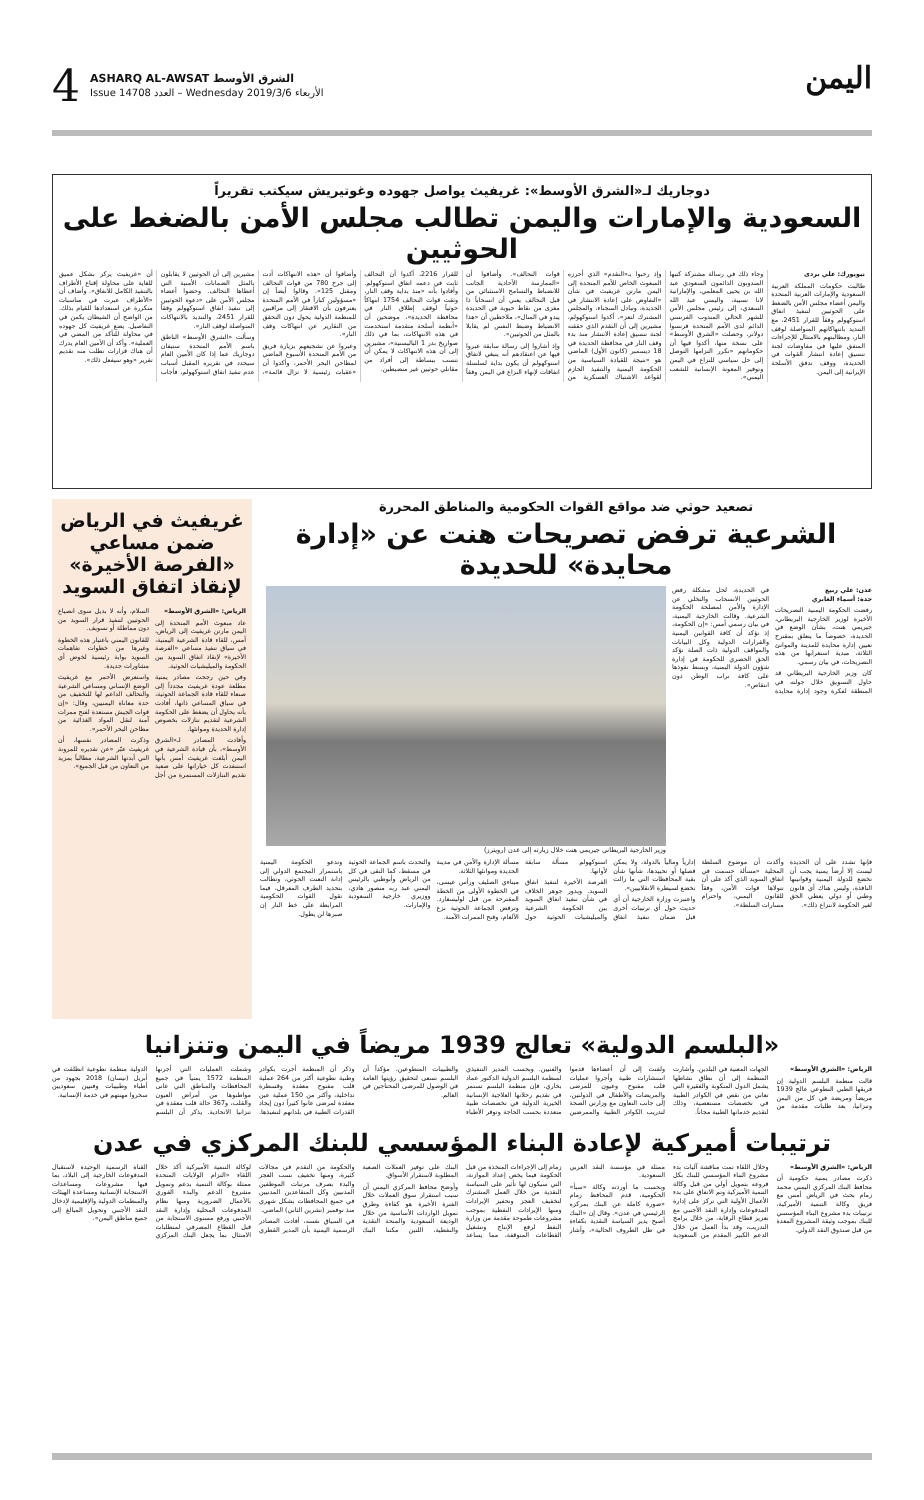اليمن
4
ASHARQ AL-AWSAT الشرق الأوسط
Issue 14708 العدد – Wednesday 2019/3/6 الأربعاء
دوجاريك لـ«الشرق الأوسط»: غريفيث يواصل جهوده وغوتيريش سيكتب تقريراً
السعودية والإمارات واليمن تطالب مجلس الأمن بالضغط على الحوثيين
نيويورك: علي بردى
طالبت حكومات المملكة العربية السعودية والإمارات العربية المتحدة واليمن أعضاء مجلس الأمن بالضغط على الحوثيين لتنفيذ اتفاق استوكهولم وفقاً للقرار 2451، مع التنديد بانتهاكاتهم المتواصلة لوقف النار، ومطالبتهم بالامتثال للإجراءات المتفق عليها في مفاوضات لجنة تنسيق إعادة انتشار القوات في الحديدة، ووقف تدفق الأسلحة الإيرانية إلى اليمن.
وجاء ذلك في رسالة مشتركة كتبها المندوبون الدائمون السعودي عبد الله بن يحيى المعلمي، والإماراتية لانا نسيبة، واليمني عبد الله السعدي، إلى رئيس مجلس الأمن للشهر الحالي المندوب الفرنسي الدائم لدى الأمم المتحدة فرنسوا دولاتر، وحصلت «الشرق الأوسط» على نسخة منها، أكدوا فيها أن حكوماتهم «تكرر التزامها التوصل إلى حل سياسي للنزاع في اليمن وتوفير المعونة الإنسانية للشعب اليمني».
وإذ رحبوا بـ«التقدم» الذي أحرزه المبعوث الخاص للأمم المتحدة إلى اليمن مارتن غريفيث في شأن «التفاوض على إعادة الانتشار في الحديدة، وتبادل السجناء، والمجلس المشترك لتعز»، أكدوا استوكهولم، مشيرين إلى أن التقدم الذي حققته لجنة تنسيق إعادة الانتشار منذ بدء وقف النار في محافظة الحديدة في 18 ديسمبر (كانون الأول) الماضي هو «نتيجة للقيادة السياسية من الحكومة اليمنية والتنفيذ الحازم لقواعد الاشتباك العسكرية من قوات التحالف». وأضافوا أن «الممارسة الأحادية الجانب للانضباط والتسامح الاستثنائي من قبل التحالف يعني أن انسحاباً ذا مغزى من نقاط حيوية في الحديدة يبدو في المنال»، ملاحظين أن «هذا الانضباط وضبط النفس لم يقابلا بالمثل من الحوثيين».
وإذ أشاروا إلى رسالة سابقة عبروا فيها عن اعتقادهم أنه ينبغي لاتفاق استوكهولم أن يكون بداية لسلسلة اتفاقات لإنهاء النزاع في اليمن وفقاً للقرار 2216، أكدوا أن التحالف ثابت في دعمه اتفاق استوكهولم. وأفادوا بأنه «منذ بداية وقف النار، وثقت قوات التحالف 1754 انتهاكاً حوثياً لوقف إطلاق النار في محافظة الحديدة»، موضحين أن «أنظمة أسلحة متقدمة استخدمت في هذه الانتهاكات، بما في ذلك صواريخ بدر 1 الباليستية»، مشيرين إلى أن هذه الانتهاكات لا يمكن أن تنسب ببساطة إلى أفراد من مقاتلي حوثيين غير منضبطين.
وأضافوا أن «هذه الانتهاكات أدت إلى جرح 780 من قوات التحالف ومقتل 125». وقالوا أيضاً إن «مسؤولين كباراً في الأمم المتحدة يعترفون بأن الافتقار إلى مراقبين للمنظمة الدولية يحول دون التحقق من التقارير عن انتهاكات وقف النار».
وعبروا عن تشجيعهم بزيارة فريق من الأمم المتحدة الأسبوع الماضي لمطاحن البحر الأحمر، وأكدوا أن «عقبات رئيسية لا تزال قائمة»، مشيرين إلى أن الحوثيين لا يقابلون بالمثل الضمانات الأمنية التي أعطاها التحالف. وحضوا أعضاء مجلس الأمن على «دعوة الحوثيين إلى تنفيذ اتفاق استوكهولم وفقاً للقرار 2451، والتنديد بالانتهاكات المتواصلة لوقف النار».
وسألت «الشرق الأوسط» الناطق باسم الأمم المتحدة ستيفان دوجاريك عما إذا كان الأمين العام سيحدد في تقريره المقبل أسباب عدم تنفيذ اتفاق استوكهولم، فأجاب أن «غريفيث يركز بشكل عميق للغاية على محاولة إقناع الأطراف بالتنفيذ الكامل للاتفاق». وأضاف أن «الأطراف عبرت في مناسبات متكررة عن استعدادها للقيام بذلك. من الواضح أن الشيطان يكمن في التفاصيل. يضع غريفيث كل جهوده في محاولة للتأكد من المضي في العملية». وأكد أن الأمين العام يدرك أن هناك قرارات تطلب منه تقديم تقرير «وهو سيفعل ذلك».
تصعيد حوثي ضد مواقع القوات الحكومية والمناطق المحررة
الشرعية ترفض تصريحات هنت عن «إدارة محايدة» للحديدة
عدن: علي ربيع
جدة: أسماء الغابري
رفضت الحكومة اليمنية التصريحات الأخيرة لوزير الخارجية البريطاني، جيريمي هنت، بشأن الوضع في الحديدة، خصوصاً ما يتعلق بمقترح تعيين إدارة محايدة للمدينة والموانئ الثلاثة، مبدية استغرابها من هذه التصريحات، في بيان رسمي.
كان وزير الخارجية البريطاني قد حاول التسويق خلال جولته في المنطقة لفكرة وجود إدارة محايدة في الحديدة، لحل مشكلة رفض الحوثيين الانسحاب والتخلي عن الإدارة والأمن لمصلحة الحكومة الشرعية. وقالت الخارجية اليمنية، في بيان رسمي أمس: «إن الحكومة، إذ تؤكد أن كافة القوانين اليمنية والقرارات الدولية وكل البيانات والمواقف الدولية ذات الصلة تؤكد الحق الحصري للحكومة في إدارة شؤون الدولة اليمنية، وبسط نفوذها على كافة تراب الوطن دون انتقاص».
وزير الخارجية البريطاني جيريمي هنت خلال زيارته إلى عدن (رويترز)
فإنها تشدد على أن الحديدة ليست إلا أرضاً يمنية يجب أن تخضع للدولة اليمنية وقوانينها النافذة، وليس هناك أي قانون وطني أو دولي يعطي الحق لغير الحكومة لانتزاع ذلك».
وأكدت أن موضوع السلطة المحلية «مسألة حسمت في اتفاق السويد الذي أكد على أن تتولاها قوات الأمن، وفقاً للقانون اليمني، واحترام مسارات السلطة».
إدارياً ومالياً بالدولة، ولا يمكن فصلها أو تحييدها، شأنها شأن بقية المحافظات التي ما زالت تخضع لسيطرة الانقلابيين».
واعتبرت وزارة الخارجية أن أي حديث حول أي ترتيبات أخرى قبل ضمان تنفيذ اتفاق استوكهولم مسألة سابقة لأوانها.
الفرصة الأخيرة لتنفيذ اتفاق السويد. ويدور جوهر الخلاف في شأن تنفيذ اتفاق السويد بين الحكومة الشرعية والميليشيات الحوثية حول مسألة الإدارة والأمن في مدينة الحديدة وموانئها الثلاثة.
ميناءي الصليف ورأس عيسى، في الخطوة الأولى من الخطة المقترحة من قبل لوليسغارد. وترفض الجماعة الحوثية نزع الألغام، وفتح الممرات الآمنة.
والتحدث باسم الجماعة الحوثية في مسقط، كما التقى في كل من الرياض وأبوظبي بالرئيس اليمني عبد ربه منصور هادي، ووزيري خارجية السعودية والإمارات.
وتدعو الحكومة اليمنية باستمرار المجتمع الدولي إلى إدانة التعنت الحوثي، وتطالب بتحديد الطرف المعرقل، فيما تقول القوات الحكومية المرابطة على خط النار إن صبرها لن يطول.
غريفيث في الرياض ضمن مساعي «الفرصة الأخيرة» لإنقاذ اتفاق السويد
الرياض: «الشرق الأوسط»
عاد مبعوث الأمم المتحدة إلى اليمن مارتن غريفيث إلى الرياض، أمس، للقاء قادة الشرعية اليمنية، في سياق تنفيذ مساعي «الفرصة الأخيرة» لإنقاذ اتفاق السويد بين الحكومة والميليشيات الحوثية.
وفي حين رجحت مصادر يمنية مطلعة عودة غريفيث مجدداً إلى صنعاء للقاء قادة الجماعة الحوثية، في سياق المساعي ذاتها، أفادت بأنه يحاول أن يضغط على الحكومة الشرعية لتقديم تنازلات بخصوص إدارة الحديدة وموانئها.
وأفادت المصادر لـ«الشرق الأوسط»، بأن قيادة الشرعية في اليمن أبلغت غريفيث أمس بأنها استنفدت كل خياراتها على صعيد تقديم التنازلات المستمرة من أجل السلام، وأنه لا بديل سوى انصياع الحوثيين لتنفيذ قرار السويد من دون مماطلة أو تسويف.
للقانون اليمني باعتبار هذه الخطوة وغيرها من خطوات تفاهمات السويد بوابة رئيسية لخوض أي مشاورات جديدة.
واستعرض الأحمر مع غريفيث الوضع الإنساني ومساعي الشرعية والتحالف الداعم لها للتخفيف من حدة معاناة اليمنيين، وقال: «إن قوات الجيش مستعدة لفتح ممرات آمنة لنقل المواد الغذائية من مطاحن البحر الأحمر».
وذكرت المصادر نفسها، أن غريفيث عبّر «عن تقديره للمرونة التي أبدتها الشرعية، مطالباً بمزيد من التعاون من قبل الجميع».
«البلسم الدولية» تعالج 1939 مريضاً في اليمن وتنزانيا
الرياض: «الشرق الأوسط»
قالت منظمة البلسم الدولية إن فريقها الطبي التطوعي عالج 1939 مريضاً ومريضة في كل من اليمن وتنزانيا، بعد طلبات مقدمة من الجهات المعنية في البلدين. وأشارت المنظمة إلى أن نطاق نشاطها يشمل الدول المنكوبة والفقيرة التي تعاني من نقص في الكوادر الطبية في تخصصات مستعصية، وذلك لتقديم خدماتها الطبية مجاناً.
ولفتت إلى أن أعضاءها قدموا استشارات طبية وأجروا عمليات قلب مفتوح وعيون للمرضى والمريضات والأطفال في الدولتين، إلى جانب التعاون مع وزارتي الصحة لتدريب الكوادر الطبية والممرضين والفنيين. وبحسب المدير التنفيذي لمنظمة البلسم الدولية الدكتور عماد بخاري، فإن منظمة البلسم تستمر في تقديم رحلاتها العلاجية الإنسانية الخيرية الدولية في تخصصات طبية متعددة بحسب الحاجة وتوفر الأطباء والطبيبات المتطوعين، مؤكداً أن البلسم تسعى لتحقيق رؤيتها العامة في الوصول للمرضى المحتاجين في العالم.
وذكر أن المنظمة أجرت بكوادر وطنية تطوعية أكثر من 264 عملية قلب مفتوح معقدة وقسطرة تداخلية، وأكثر من 150 عملية عين معقدة لمرضى عانوا كثيراً دون إيجاد القدرات الطبية في بلدانهم لتنفيذها. وشملت العمليات التي أجرتها المنظمة 1572 يمنياً في جميع المحافظات والمناطق التي عانى مواطنوها من أمراض العيون والقلب، و367 حالة قلب معقدة في تنزانيا الاتحادية. يذكر أن البلسم الدولية منظمة تطوعية انطلقت في أبريل (نيسان) 2018 بجهود من أطباء وطبيبات وفنيين سعوديين سخروا مهنتهم في خدمة الإنسانية.
ترتيبات أميركية لإعادة البناء المؤسسي للبنك المركزي في عدن
الرياض: «الشرق الأوسط»
ذكرت مصادر يمنية حكومية أن محافظ البنك المركزي اليمني محمد زمام بحث في الرياض أمس مع فريق وكالة التنمية الأميركية، ترتيبات بدء مشروع البناء المؤسسي للبنك بموجب وثيقة المشروع المعدة من قبل صندوق النقد الدولي.
وخلال اللقاء تمت مناقشة آليات بدء مشروع البناء المؤسسي للبنك بكل فروعه بتمويل أولي من قبل وكالة التنمية الأميركية وتم الاتفاق على بدء الأعمال الأولية التي تركز على إدارة المدفوعات وإدارة النقد الأجنبي مع تعزيز قطاع الرقابة، من خلال برامج التدريب، وقد بدأ العمل من خلال الدعم الكبير المقدم من السعودية ممثلة في مؤسسة النقد العربي السعودية.
وبحسب ما أوردته وكالة «سبأ» الحكومية، قدم المحافظ زمام «صورة كاملة عن البنك بمركزه الرئيسي في عدن». وقال إن «البنك أصبح يدير السياسة النقدية بكفاءة في ظل الظروف الحالية»، وأشار زمام إلى الإجراءات المتخذة من قبل الحكومة فيما يخص إعداد الموازنة، التي سيكون لها تأثير على السياسة النقدية من خلال العمل المشترك لتخفيف العجز وتحفيز الإيرادات ومنها الإيرادات النفطية بموجب مشروعات طموحة مقدمة من وزارة النفط لرفع الإنتاج وتشغيل القطاعات المتوقفة، مما يساعد البنك على توفير العملات الصعبة المطلوبة لاستقرار الأسواق.
وأوضح محافظ المركزي اليمني أن سبب استقرار سوق العملات خلال الفترة الأخيرة هو كفاءة وطرق تمويل الواردات الأساسية من خلال الوديعة السعودية والمنحة النقدية والنفطية، اللتين مكنتا البنك والحكومة من التقدم في مجالات كثيرة، ومنها تخفيف نسب العجز والبدء بصرف مرتبات الموظفين المدنيين وكل المتقاعدين المدنيين في جميع المحافظات بشكل شهري منذ نوفمبر (تشرين الثاني) الماضي.
في السياق نفسه، أفادت المصادر الرسمية اليمنية بأن المدير القطري لوكالة التنمية الأميركية أكد خلال اللقاء «التزام الولايات المتحدة ممثلة بوكالة التنمية بدعم وتمويل مشروع الدعم والبدء الفوري بالأعمال الضرورية ومنها نظام المدفوعات المحلية وإدارة النقد الأجنبي ورفع مستوى الاستجابة من قبل القطاع المصرفي لمتطلبات الامتثال بما يجعل البنك المركزي القناة الرسمية الوحيدة لاستقبال المدفوعات الخارجية إلى البلاد، بما فيها مشروعات ومساعدات الاستجابة الإنسانية ومساعدة الهيئات والمنظمات الدولية والإقليمية لإدخال النقد الأجنبي وتحويل المبالغ إلى جميع مناطق اليمن».